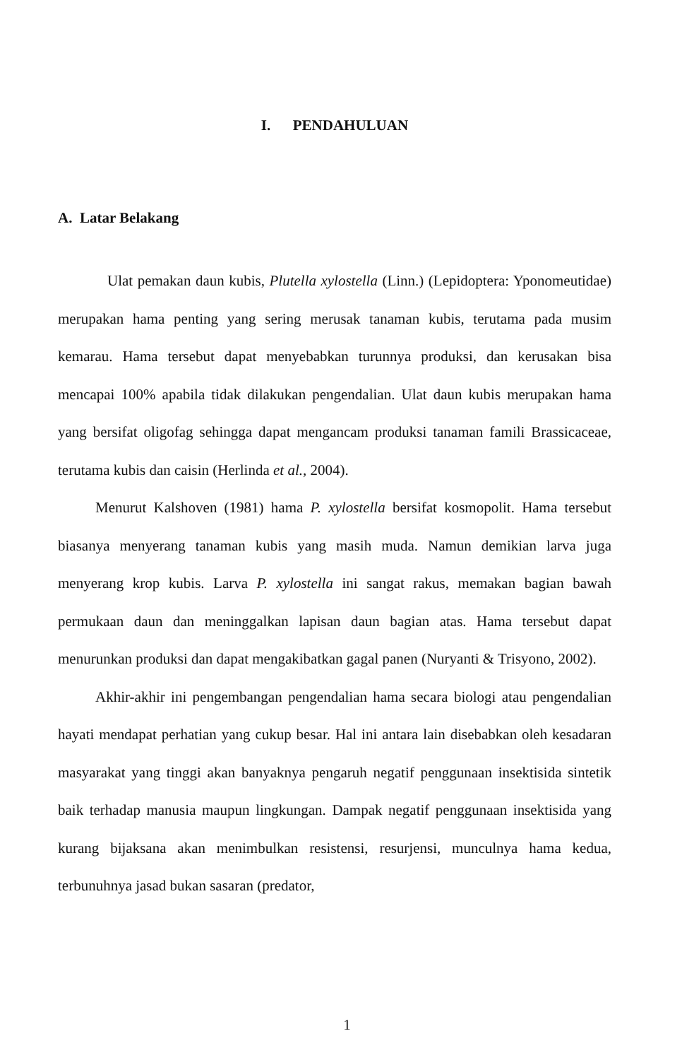I. PENDAHULUAN
A. Latar Belakang
Ulat pemakan daun kubis, Plutella xylostella (Linn.) (Lepidoptera: Yponomeutidae) merupakan hama penting yang sering merusak tanaman kubis, terutama pada musim kemarau. Hama tersebut dapat menyebabkan turunnya produksi, dan kerusakan bisa mencapai 100% apabila tidak dilakukan pengendalian. Ulat daun kubis merupakan hama yang bersifat oligofag sehingga dapat mengancam produksi tanaman famili Brassicaceae, terutama kubis dan caisin (Herlinda et al., 2004).
Menurut Kalshoven (1981) hama P. xylostella bersifat kosmopolit. Hama tersebut biasanya menyerang tanaman kubis yang masih muda. Namun demikian larva juga menyerang krop kubis. Larva P. xylostella ini sangat rakus, memakan bagian bawah permukaan daun dan meninggalkan lapisan daun bagian atas. Hama tersebut dapat menurunkan produksi dan dapat mengakibatkan gagal panen (Nuryanti & Trisyono, 2002).
Akhir-akhir ini pengembangan pengendalian hama secara biologi atau pengendalian hayati mendapat perhatian yang cukup besar. Hal ini antara lain disebabkan oleh kesadaran masyarakat yang tinggi akan banyaknya pengaruh negatif penggunaan insektisida sintetik baik terhadap manusia maupun lingkungan. Dampak negatif penggunaan insektisida yang kurang bijaksana akan menimbulkan resistensi, resurjensi, munculnya hama kedua, terbunuhnya jasad bukan sasaran (predator,
1